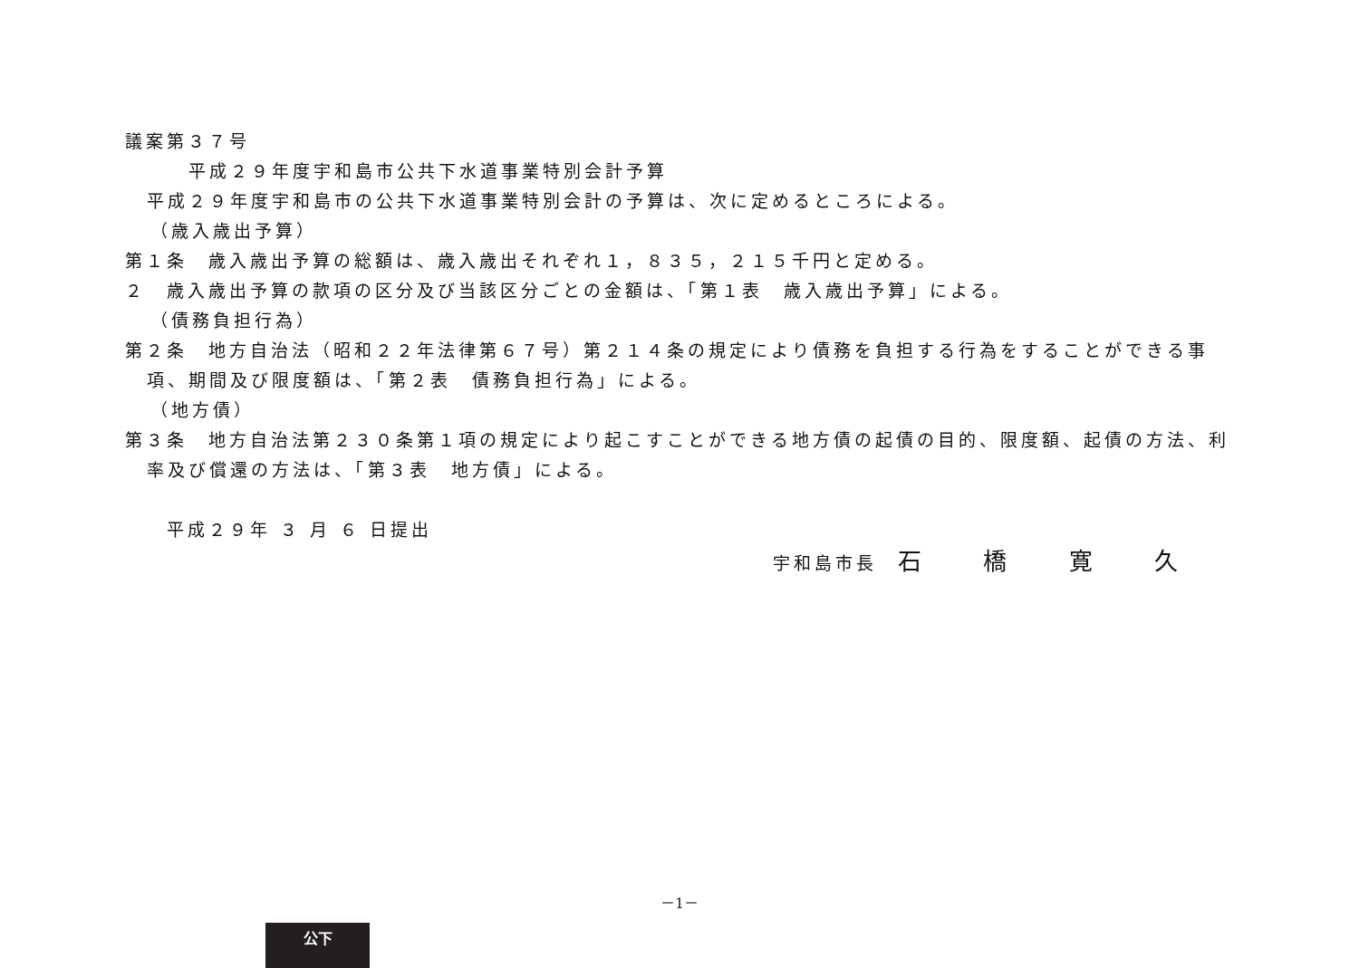議案第３７号
平成２９年度宇和島市公共下水道事業特別会計予算
平成２９年度宇和島市の公共下水道事業特別会計の予算は、次に定めるところによる。
（歳入歳出予算）
第１条　歳入歳出予算の総額は、歳入歳出それぞれ１，８３５，２１５千円と定める。
２　歳入歳出予算の款項の区分及び当該区分ごとの金額は、「第１表　歳入歳出予算」による。
（債務負担行為）
第２条　地方自治法（昭和２２年法律第６７号）第２１４条の規定により債務を負担する行為をすることができる事項、期間及び限度額は、「第２表　債務負担行為」による。
（地方債）
第３条　地方自治法第２３０条第１項の規定により起こすことができる地方債の起債の目的、限度額、起債の方法、利率及び償還の方法は、「第３表　地方債」による。
平成２９年 ３ 月 ６ 日提出
宇和島市長　石 橋 寛 久
－1－
公下